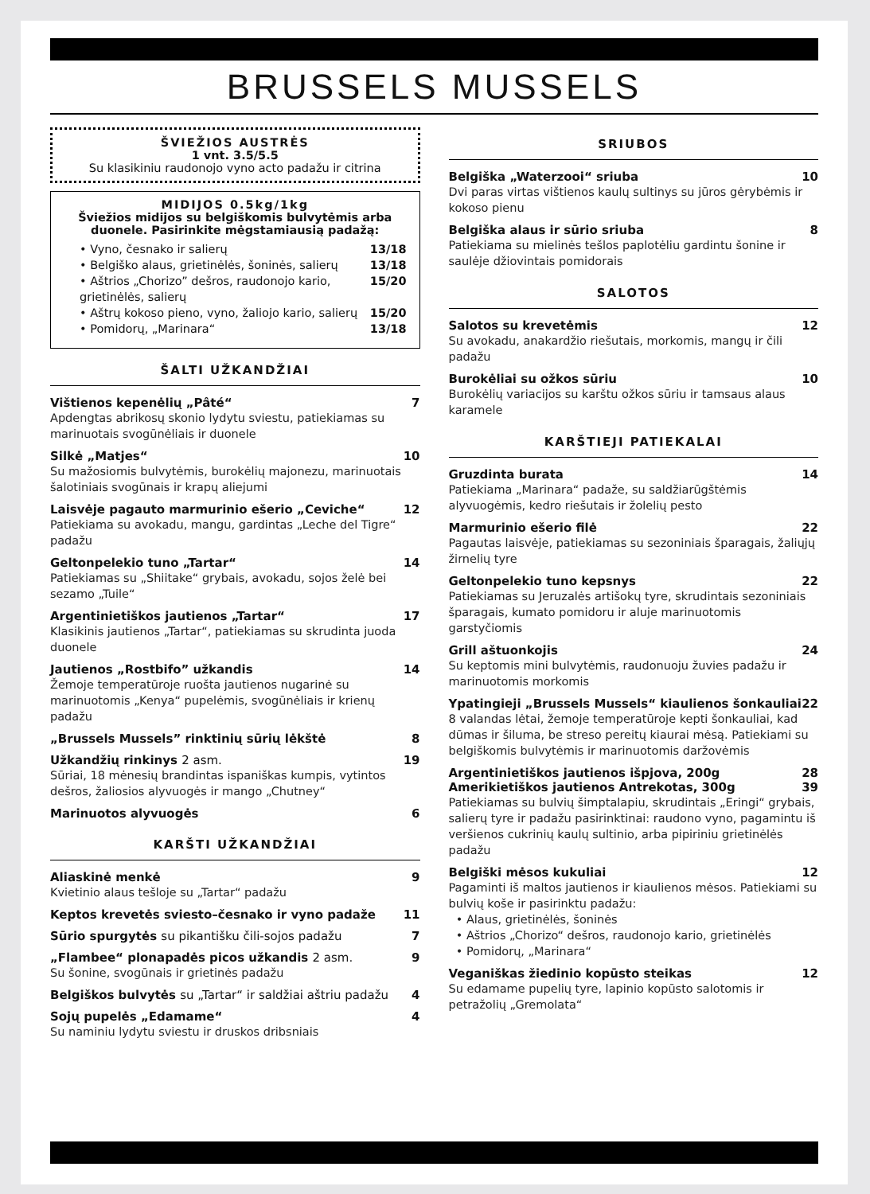BRUSSELS MUSSELS
ŠVIEŽIOS AUSTRĖS
1 vnt. 3.5/5.5
Su klasikiniu raudonojo vyno acto padažu ir citrina
MIDIJOS 0.5kg/1kg
Šviežios midijos su belgiškomis bulvytėmis arba duonele. Pasirinkite mėgstamiausią padažą:
• Vyno, česnako ir salierų 13/18
• Belgiško alaus, grietinėlės, šoninės, salierų 13/18
• Aštrios „Chorizo” dešros, raudonojo kario, grietinėlės, salierų 15/20
• Aštrų kokoso pieno, vyno, žaliojo kario, salierų 15/20
• Pomidorų, „Marinara“13/18
ŠALTI UŽKANDŽIAI
Vištienos kepenėlių „Pâté“7
Apdengtas abrikosų skonio lydytu sviestu, patiekiamas su marinuotais svogūnėliais ir duonele
Silkė „Matjes“10
Su mažosiomis bulvytėmis, burokėlių majonezu, marinuotais šalotiniais svogūnais ir krapų aliejumi
Laisvėje pagauto marmurinio ešerio „Ceviche“12
Patiekiama su avokadu, mangu, gardintas „Leche del Tigre“ padažu
Geltonpelekio tuno „Tartar“14
Patiekiamas su „Shiitake“ grybais, avokadu, sojos želė bei sezamo „Tuile“
Argentinietiškos jautienos „Tartar“17
Klasikinis jautienos „Tartar“, patiekiamas su skrudinta juoda duonele
Jautienos „Rostbifo” užkandis 14
Žemoje temperatūroje ruošta jautienos nugarinė su marinuotomis „Kenya“ pupelėmis, svogūnėliais ir krienų padažu
„Brussels Mussels” rinktinių sūrių lėkštė 8
Užkandžių rinkinys 2 asm. 19
Sūriai, 18 mėnesių brandintas ispaniškas kumpis, vytintos dešros, žaliosios alyvuogės ir mango „Chutney“
Marinuotos alyvuogės 6
KARŠTI UŽKANDŽIAI
Aliaskinė menkė 9
Kvietinio alaus tešloje su „Tartar“ padažu
Keptos krevetės sviesto–česnako ir vyno padaže 11
Sūrio spurgytės su pikantišku čili-sojos padažu 7
„Flambee“ plonapadės picos užkandis 2 asm. 9
Su šonine, svogūnais ir grietinės padažu
Belgiškos bulvytės su „Tartar“ ir saldžiai aštriu padažu 4
Sojų pupelės „Edamame“4
Su naminiu lydytu sviestu ir druskos dribsniais
SRIUBOS
Belgiška „Waterzooi“ sriuba 10
Dvi paras virtas vištienos kaulų sultinys su jūros gėrybėmis ir kokoso pienu
Belgiška alaus ir sūrio sriuba 8
Patiekiama su mielinės tešlos paplotėliu gardintu šonine ir saulėje džiovintais pomidorais
SALOTOS
Salotos su krevetėmis 12
Su avokadu, anakardžio riešutais, morkomis, mangų ir čili padažu
Burokėliai su ožkos sūriu 10
Burokėlių variacijos su karštu ožkos sūriu ir tamsaus alaus karamele
KARŠTIEJI PATIEKALAI
Gruzdinta burata 14
Patiekiama „Marinara“ padaže, su saldžiarūgštėmis alyvuogėmis, kedro riešutais ir žolelių pesto
Marmurinio ešerio filė 22
Pagautas laisvėje, patiekiamas su sezoniniais šparagais, žaliųjų žirnelių tyre
Geltonpelekio tuno kepsnys 22
Patiekiamas su Jeruzalės artišokų tyre, skrudintais sezoniniais šparagais, kumato pomidoru ir aluje marinuotomis garstyčiomis
Grill aštuonkojis 24
Su keptomis mini bulvytėmis, raudonuoju žuvies padažu ir marinuotomis morkomis
Ypatingieji „Brussels Mussels“ kiaulienos šonkauliai 22
8 valandas lėtai, žemoje temperatūroje kepti šonkauliai, kad dūmas ir šiluma, be streso pereitų kiaurai mėsą. Patiekiami su belgiškomis bulvytėmis ir marinuotomis daržovėmis
Argentinietiškos jautienos išpjova, 200g 28
Amerikietiškos jautienos Antrekotas, 300g 39
Patiekiamas su bulvių šimptalapiu, skrudintais „Eringi“ grybais, salierų tyre ir padažu pasirinktinai: raudono vyno, pagamintu iš veršienos cukrinių kaulų sultinio, arba pipiriniu grietinėlės padažu
Belgiški mėsos kukuliai 12
Pagaminti iš maltos jautienos ir kiaulienos mėsos. Patiekiami su bulvių koše ir pasirinktu padažu:
• Alaus, grietinėlės, šoninės
• Aštrios „Chorizo“ dešros, raudonojo kario, grietinėlės
• Pomidorų, „Marinara“
Veganiškas žiedinio kopūsto steikas 12
Su edamame pupelių tyre, lapinio kopūsto salotomis ir petražolių „Gremolata“